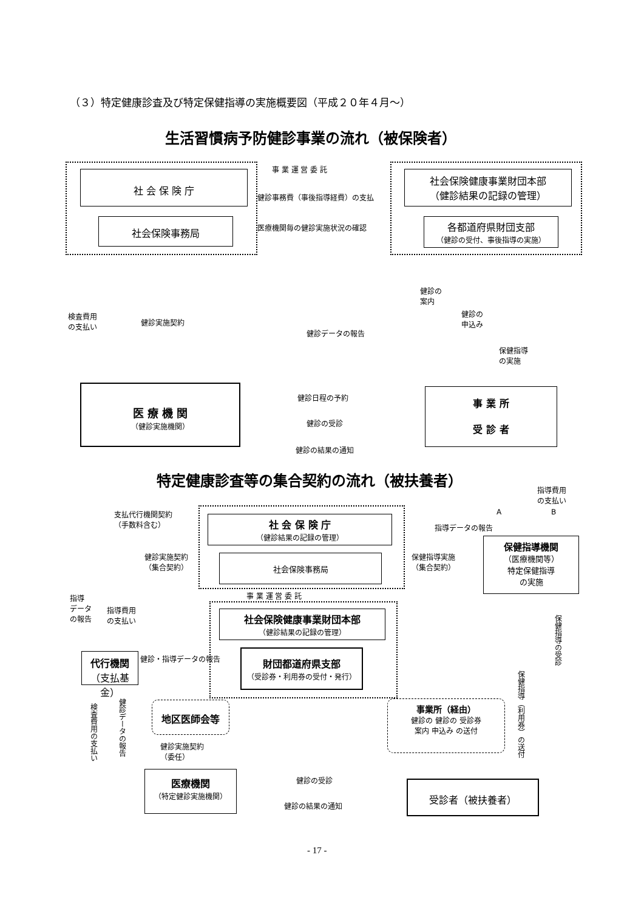（３）特定健康診査及び特定保健指導の実施概要図（平成２０年４月～）
生活習慣病予防健診事業の流れ（被保険者）
社 会 保 険 庁
社会保険事務局
事 業 運 営 委 託
健診事務費（事後指導経費）の支払
医療機関毎の健診実施状況の確認
社会保険健康事業財団本部
（健診結果の記録の管理）
各都道府県財団支部
（健診の受付、事後指導の実施）
検査費用
の支払い
健診実施契約
健診データの報告
健診の
案内
健診の
申込み
保健指導
の実施
医 療 機 関
（健診実施機関）
健診日程の予約
健診の受診
健診の結果の通知
事 業 所
受 診 者
特定健康診査等の集合契約の流れ（被扶養者）
指導費用
の支払い
支払代行機関契約
（手数料含む）
社 会 保 険 庁
（健診結果の記録の管理）
指導データの報告
A B
保健指導機関
（医療機関等）
特定保健指導
の実施
健診実施契約
（集合契約）
社会保険事務局
保健指導実施
（集合契約）
事 業 運 営 委 託
指導
データ
の報告
指導費用
の支払い
社会保険健康事業財団本部
（健診結果の記録の管理）
健診・指導データの報告
代行機関
（支払基金）
財団都道府県支部
（受診券・利用券の受付・発行）
保健指導（利用券）の送付
保健指導の受診
検査費用の支払い
健診データの報告
地区医師会等
健診実施契約
（委任）
事業所（経由）
健診の 健診の 受診券
案内 申込み の送付
医療機関
（特定健診実施機関）
健診の受診
健診の結果の通知
受診者（被扶養者）
- 17 -